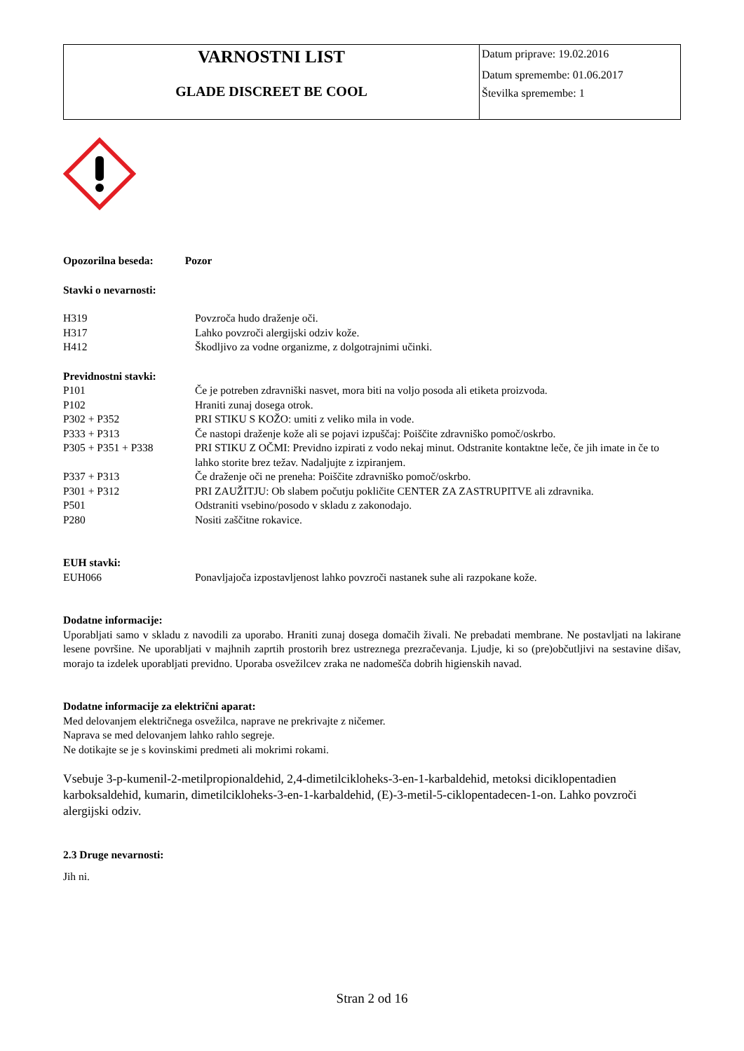| VARNOSTNI LIST GLADE DISCREET BE COOL | Datum priprave: 19.02.2016 Datum spremembe: 01.06.2017 Številka spremembe: 1 |
Opozorilna beseda: Pozor
Stavki o nevarnosti:
| H319 | Povzroča hudo draženje oči. |
| H317 | Lahko povzroči alergijski odziv kože. |
| H412 | Škodljivo za vodne organizme, z dolgotrajnimi učinki. |
Previdnostni stavki:
| P101 | Če je potreben zdravniški nasvet, mora biti na voljo posoda ali etiketa proizvoda. |
| P102 | Hraniti zunaj dosega otrok. |
| P302 + P352 | PRI STIKU S KOŽO: umiti z veliko mila in vode. |
| P333 + P313 | Če nastopi draženje kože ali se pojavi izpuščaj: Poiščite zdravniško pomoč/oskrbo. |
| P305 + P351 + P338 | PRI STIKU Z OČMI: Previdno izpirati z vodo nekaj minut. Odstranite kontaktne leče, če jih imate in če to lahko storite brez težav. Nadaljujte z izpiranjem. |
| P337 + P313 | Če draženje oči ne preneha: Poiščite zdravniško pomoč/oskrbo. |
| P301 + P312 | PRI ZAUŽITJU: Ob slabem počutju pokličite CENTER ZA ZASTRUPITVE ali zdravnika. |
| P501 | Odstraniti vsebino/posodo v skladu z zakonodajo. |
| P280 | Nositi zaščitne rokavice. |
EUH stavki:
| EUH066 | Ponavljajoča izpostavljenost lahko povzroči nastanek suhe ali razpokane kože. |
Dodatne informacije:
Uporabljati samo v skladu z navodili za uporabo. Hraniti zunaj dosega domačih živali. Ne prebadati membrane. Ne postavljati na lakirane lesene površine. Ne uporabljati v majhnih zaprtih prostorih brez ustreznega prezračevanja. Ljudje, ki so (pre)občutljivi na sestavine dišav, morajo ta izdelek uporabljati previdno. Uporaba osvežilcev zraka ne nadomešča dobrih higienskih navad.
Dodatne informacije za električni aparat:
Med delovanjem električnega osvežilca, naprave ne prekrivajte z ničemer.
Naprava se med delovanjem lahko rahlo segreje.
Ne dotikajte se je s kovinskimi predmeti ali mokrimi rokami.
Vsebuje 3-p-kumenil-2-metilpropionaldehid, 2,4-dimetilcikloheks-3-en-1-karbaldehid, metoksi diciklopentadien karboksaldehid, kumarin, dimetilcikloheks-3-en-1-karbaldehid, (E)-3-metil-5-ciklopentadecen-1-on. Lahko povzroči alergijski odziv.
2.3 Druge nevarnosti:
Jih ni.
Stran 2 od 16